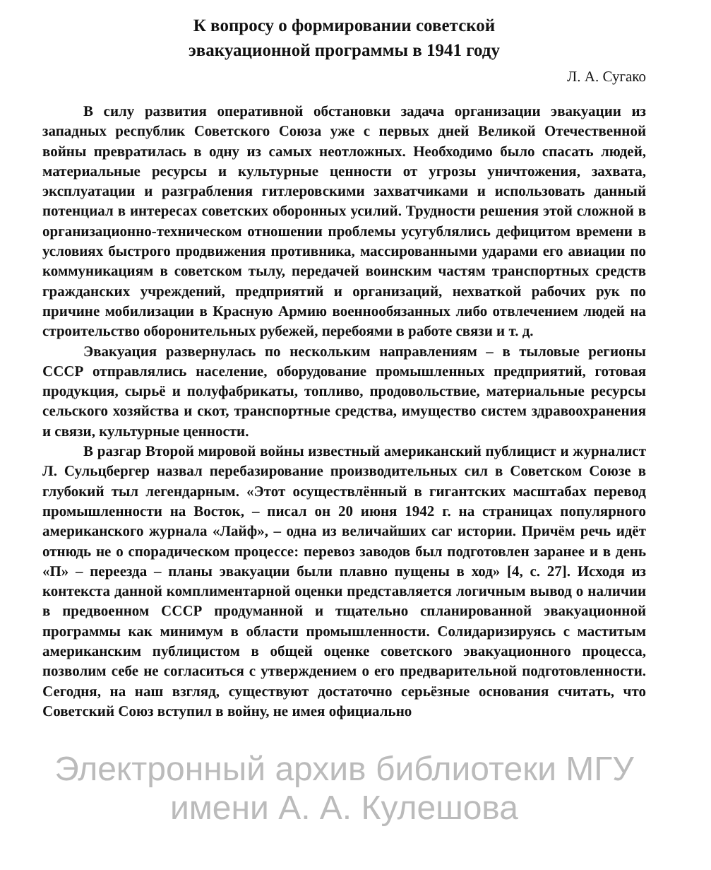К вопросу о формировании советской
эвакуационной программы в 1941 году
Л. А. Сугако
В силу развития оперативной обстановки задача организации эвакуации из западных республик Советского Союза уже с первых дней Великой Отечественной войны превратилась в одну из самых неотложных. Необходимо было спасать людей, материальные ресурсы и культурные ценности от угрозы уничтожения, захвата, эксплуатации и разграбления гитлеровскими захватчиками и использовать данный потенциал в интересах советских оборонных усилий. Трудности решения этой сложной в организационно-техническом отношении проблемы усугублялись дефицитом времени в условиях быстрого продвижения противника, массированными ударами его авиации по коммуникациям в советском тылу, передачей воинским частям транспортных средств гражданских учреждений, предприятий и организаций, нехваткой рабочих рук по причине мобилизации в Красную Армию военнообязанных либо отвлечением людей на строительство оборонительных рубежей, перебоями в работе связи и т. д.
Эвакуация развернулась по нескольким направлениям – в тыловые регионы СССР отправлялись население, оборудование промышленных предприятий, готовая продукция, сырьё и полуфабрикаты, топливо, продовольствие, материальные ресурсы сельского хозяйства и скот, транспортные средства, имущество систем здравоохранения и связи, культурные ценности.
В разгар Второй мировой войны известный американский публицист и журналист Л. Сульцбергер назвал перебазирование производительных сил в Советском Союзе в глубокий тыл легендарным. «Этот осуществлённый в гигантских масштабах перевод промышленности на Восток, – писал он 20 июня 1942 г. на страницах популярного американского журнала «Лайф», – одна из величайших саг истории. Причём речь идёт отнюдь не о спорадическом процессе: перевоз заводов был подготовлен заранее и в день «П» – переезда – планы эвакуации были плавно пущены в ход» [4, с. 27]. Исходя из контекста данной комплиментарной оценки представляется логичным вывод о наличии в предвоенном СССР продуманной и тщательно спланированной эвакуационной программы как минимум в области промышленности. Солидаризируясь с маститым американским публицистом в общей оценке советского эвакуационного процесса, позволим себе не согласиться с утверждением о его предварительной подготовленности. Сегодня, на наш взгляд, существуют достаточно серьёзные основания считать, что Советский Союз вступил в войну, не имея официально
Электронный архив библиотеки МГУ имени А. А. Кулешова